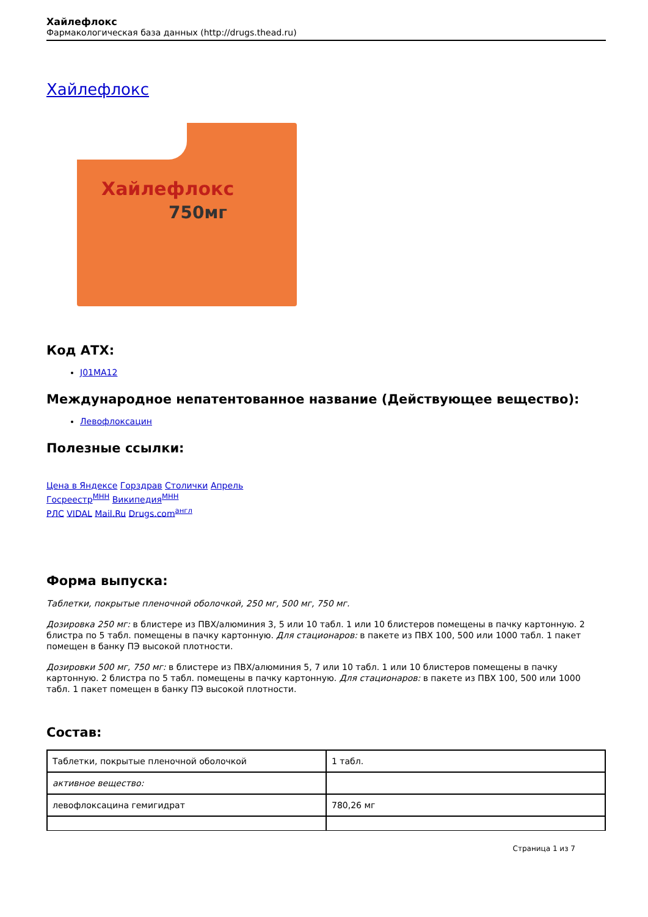Хайлефлокс
Фармакологическая база данных (http://drugs.thead.ru)
Хайлефлокс
Хайлефлокс
750мг
Код АТХ:
J01MA12
Международное непатентованное название (Действующее вещество):
Левофлоксацин
Полезные ссылки:
Цена в Яндексе Горздрав Столички Апрель
Госреестр<sup>МНН</sup> Википедия<sup>МНН</sup>
РЛС VIDAL Mail.Ru Drugs.com<sup>англ</sup>
Форма выпуска:
Таблетки, покрытые пленочной оболочкой, 250 мг, 500 мг, 750 мг.
Дозировка 250 мг: в блистере из ПВХ/алюминия 3, 5 или 10 табл. 1 или 10 блистеров помещены в пачку картонную. 2 блистра по 5 табл. помещены в пачку картонную. Для стационаров: в пакете из ПВХ 100, 500 или 1000 табл. 1 пакет помещен в банку ПЭ высокой плотности.
Дозировки 500 мг, 750 мг: в блистере из ПВХ/алюминия 5, 7 или 10 табл. 1 или 10 блистеров помещены в пачку картонную. 2 блистра по 5 табл. помещены в пачку картонную. Для стационаров: в пакете из ПВХ 100, 500 или 1000 табл. 1 пакет помещен в банку ПЭ высокой плотности.
Состав:
| Таблетки, покрытые пленочной оболочкой | 1 табл. |
| активное вещество: | |
| левофлоксацина гемигидрат | 780,26 мг |
Страница 1 из 7